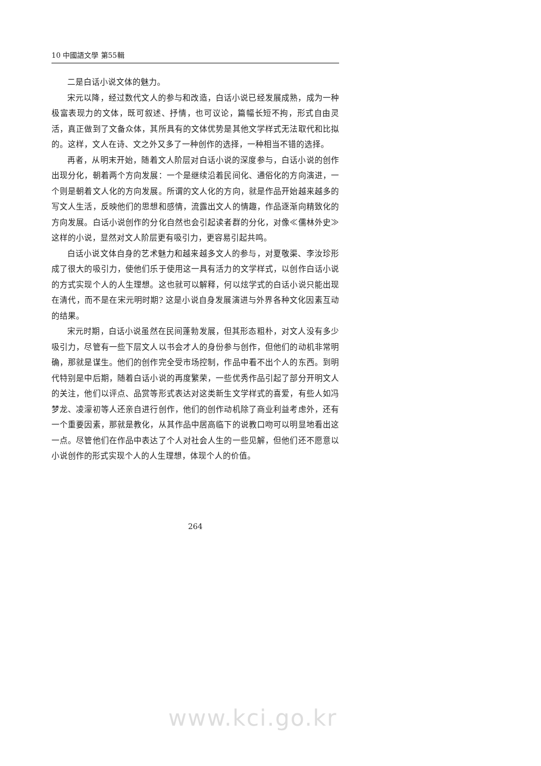10 中國語文學 第55輯
二是白话小说文体的魅力。
宋元以降，经过数代文人的参与和改造，白话小说已经发展成熟，成为一种极富表现力的文体，既可叙述、抒情，也可议论，篇幅长短不拘，形式自由灵活，真正做到了文备众体，其所具有的文体优势是其他文学样式无法取代和比拟的。这样，文人在诗、文之外又多了一种创作的选择，一种相当不错的选择。
再者，从明末开始，随着文人阶层对白话小说的深度参与，白话小说的创作出现分化，朝着两个方向发展：一个是继续沿着民间化、通俗化的方向演进，一个则是朝着文人化的方向发展。所谓的文人化的方向，就是作品开始越来越多的写文人生活，反映他们的思想和感情，流露出文人的情趣，作品逐渐向精致化的方向发展。白话小说创作的分化自然也会引起读者群的分化，对像≪儒林外史≫这样的小说，显然对文人阶层更有吸引力，更容易引起共鸣。
白话小说文体自身的艺术魅力和越来越多文人的参与，对夏敬渠、李汝珍形成了很大的吸引力，使他们乐于使用这一具有活力的文学样式，以创作白话小说的方式实现个人的人生理想。这也就可以解释，何以炫学式的白话小说只能出现在清代，而不是在宋元明时期? 这是小说自身发展演进与外界各种文化因素互动的结果。
宋元时期，白话小说虽然在民间蓬勃发展，但其形态粗朴，对文人没有多少吸引力，尽管有一些下层文人以书会才人的身份参与创作，但他们的动机非常明确，那就是谋生。他们的创作完全受市场控制，作品中看不出个人的东西。到明代特别是中后期，随着白话小说的再度繁荣，一些优秀作品引起了部分开明文人的关注，他们以评点、品赏等形式表达对这类新生文学样式的喜爱，有些人如冯梦龙、凌濛初等人还亲自进行创作，他们的创作动机除了商业利益考虑外，还有一个重要因素，那就是教化，从其作品中居高临下的说教口吻可以明显地看出这一点。尽管他们在作品中表达了个人对社会人生的一些见解，但他们还不愿意以小说创作的形式实现个人的人生理想，体现个人的价值。
264
www.kci.go.kr